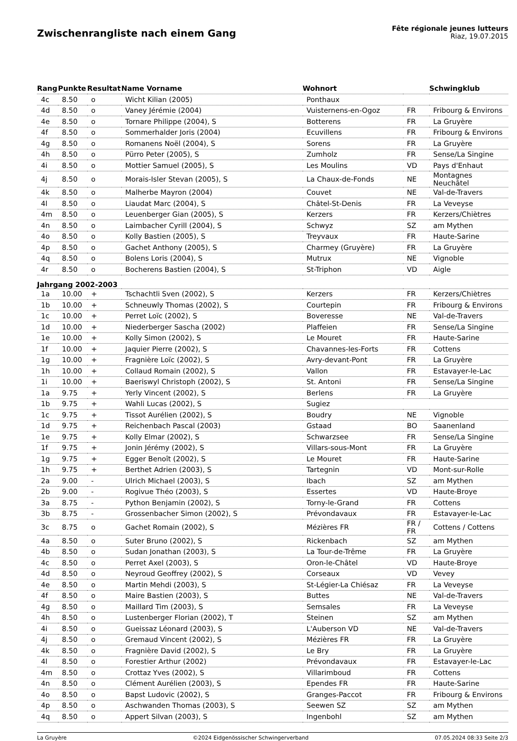Zwischenrangliste nach einem Gang
Fête régionale jeunes lutteurs
Riaz, 19.07.2015
| Rang | Punkte | Resultat | Name Vorname | Wohnort | | Schwingklub |
| --- | --- | --- | --- | --- | --- | --- |
| 4c | 8.50 | o | Wicht Kilian (2005) | Ponthaux | | |
| 4d | 8.50 | o | Vaney Jérémie (2004) | Vuisternens-en-Ogoz | FR | Fribourg & Environs |
| 4e | 8.50 | o | Tornare Philippe (2004), S | Botterens | FR | La Gruyère |
| 4f | 8.50 | o | Sommerhalder Joris (2004) | Ecuvillens | FR | Fribourg & Environs |
| 4g | 8.50 | o | Romanens Noël (2004), S | Sorens | FR | La Gruyère |
| 4h | 8.50 | o | Pürro Peter (2005), S | Zumholz | FR | Sense/La Singine |
| 4i | 8.50 | o | Mottier Samuel (2005), S | Les Moulins | VD | Pays d'Enhaut |
| 4j | 8.50 | o | Morais-Isler Stevan (2005), S | La Chaux-de-Fonds | NE | Montagnes Neuchâtel |
| 4k | 8.50 | o | Malherbe Mayron (2004) | Couvet | NE | Val-de-Travers |
| 4l | 8.50 | o | Liaudat Marc (2004), S | Châtel-St-Denis | FR | La Veveyse |
| 4m | 8.50 | o | Leuenberger Gian (2005), S | Kerzers | FR | Kerzers/Chiètres |
| 4n | 8.50 | o | Laimbacher Cyrill (2004), S | Schwyz | SZ | am Mythen |
| 4o | 8.50 | o | Kolly Bastien (2005), S | Treyvaux | FR | Haute-Sarine |
| 4p | 8.50 | o | Gachet Anthony (2005), S | Charmey (Gruyère) | FR | La Gruyère |
| 4q | 8.50 | o | Bolens Loris (2004), S | Mutrux | NE | Vignoble |
| 4r | 8.50 | o | Bocherens Bastien (2004), S | St-Triphon | VD | Aigle |
| Jahrgang 2002-2003 | | | | | | |
| 1a | 10.00 | + | Tschachtli Sven (2002), S | Kerzers | FR | Kerzers/Chiètres |
| 1b | 10.00 | + | Schneuwly Thomas (2002), S | Courtepin | FR | Fribourg & Environs |
| 1c | 10.00 | + | Perret Loïc (2002), S | Boveresse | NE | Val-de-Travers |
| 1d | 10.00 | + | Niederberger Sascha (2002) | Plaffeien | FR | Sense/La Singine |
| 1e | 10.00 | + | Kolly Simon (2002), S | Le Mouret | FR | Haute-Sarine |
| 1f | 10.00 | + | Jaquier Pierre (2002), S | Chavannes-les-Forts | FR | Cottens |
| 1g | 10.00 | + | Fragnière Loïc (2002), S | Avry-devant-Pont | FR | La Gruyère |
| 1h | 10.00 | + | Collaud Romain (2002), S | Vallon | FR | Estavayer-le-Lac |
| 1i | 10.00 | + | Baeriswyl Christoph (2002), S | St. Antoni | FR | Sense/La Singine |
| 1a | 9.75 | + | Yerly Vincent (2002), S | Berlens | FR | La Gruyère |
| 1b | 9.75 | + | Wahli Lucas (2002), S | Sugiez | | |
| 1c | 9.75 | + | Tissot Aurélien (2002), S | Boudry | NE | Vignoble |
| 1d | 9.75 | + | Reichenbach Pascal (2003) | Gstaad | BO | Saanenland |
| 1e | 9.75 | + | Kolly Elmar (2002), S | Schwarzsee | FR | Sense/La Singine |
| 1f | 9.75 | + | Jonin Jérémy (2002), S | Villars-sous-Mont | FR | La Gruyère |
| 1g | 9.75 | + | Egger Benoît (2002), S | Le Mouret | FR | Haute-Sarine |
| 1h | 9.75 | + | Berthet Adrien (2003), S | Tartegnin | VD | Mont-sur-Rolle |
| 2a | 9.00 | - | Ulrich Michael (2003), S | Ibach | SZ | am Mythen |
| 2b | 9.00 | - | Rogivue Théo (2003), S | Essertes | VD | Haute-Broye |
| 3a | 8.75 | - | Python Benjamin (2002), S | Torny-le-Grand | FR | Cottens |
| 3b | 8.75 | - | Grossenbacher Simon (2002), S | Prévondavaux | FR | Estavayer-le-Lac |
| 3c | 8.75 | o | Gachet Romain (2002), S | Mézières FR | FR / FR | Cottens / Cottens |
| 4a | 8.50 | o | Suter Bruno (2002), S | Rickenbach | SZ | am Mythen |
| 4b | 8.50 | o | Sudan Jonathan (2003), S | La Tour-de-Trême | FR | La Gruyère |
| 4c | 8.50 | o | Perret Axel (2003), S | Oron-le-Châtel | VD | Haute-Broye |
| 4d | 8.50 | o | Neyroud Geoffrey (2002), S | Corseaux | VD | Vevey |
| 4e | 8.50 | o | Martin Mehdi (2003), S | St-Légier-La Chiésaz | FR | La Veveyse |
| 4f | 8.50 | o | Maire Bastien (2003), S | Buttes | NE | Val-de-Travers |
| 4g | 8.50 | o | Maillard Tim (2003), S | Semsales | FR | La Veveyse |
| 4h | 8.50 | o | Lustenberger Florian (2002), T | Steinen | SZ | am Mythen |
| 4i | 8.50 | o | Gueissaz Léonard (2003), S | L'Auberson VD | NE | Val-de-Travers |
| 4j | 8.50 | o | Gremaud Vincent (2002), S | Mézières FR | FR | La Gruyère |
| 4k | 8.50 | o | Fragnière David (2002), S | Le Bry | FR | La Gruyère |
| 4l | 8.50 | o | Forestier Arthur (2002) | Prévondavaux | FR | Estavayer-le-Lac |
| 4m | 8.50 | o | Crottaz Yves (2002), S | Villarimboud | FR | Cottens |
| 4n | 8.50 | o | Clément Aurélien (2003), S | Ependes FR | FR | Haute-Sarine |
| 4o | 8.50 | o | Bapst Ludovic (2002), S | Granges-Paccot | FR | Fribourg & Environs |
| 4p | 8.50 | o | Aschwanden Thomas (2003), S | Seewen SZ | SZ | am Mythen |
| 4q | 8.50 | o | Appert Silvan (2003), S | Ingenbohl | SZ | am Mythen |
La Gruyère ©2024 Eidgenössischer Schwingerverband 07.05.2024 08:33 Seite 2/3